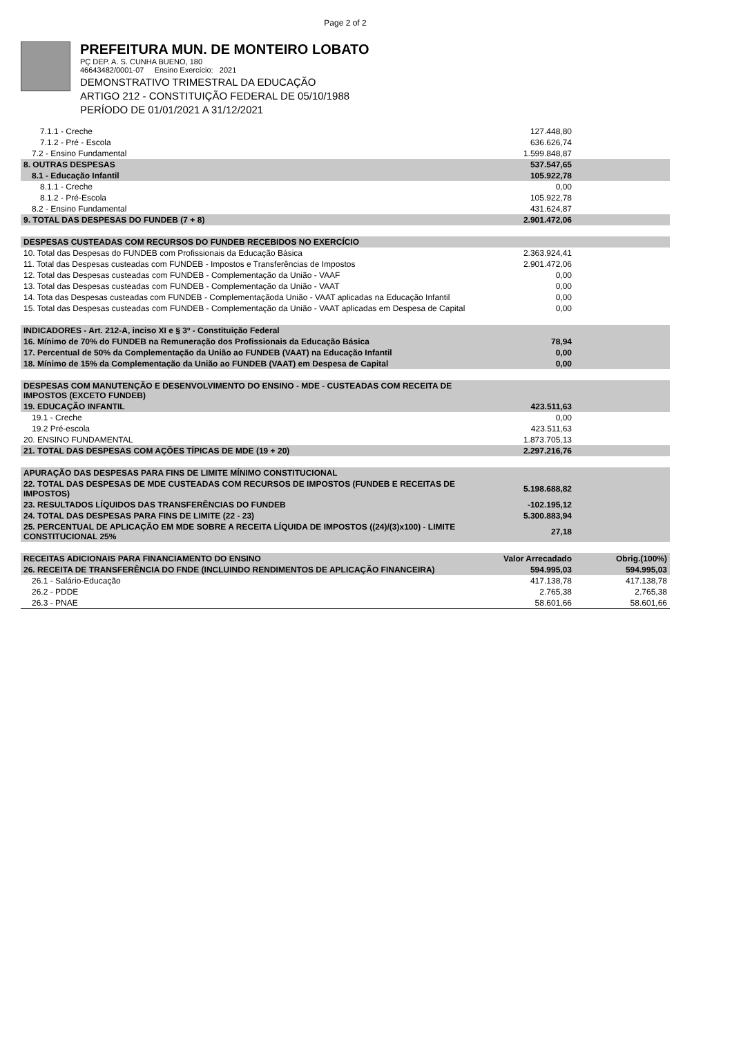Page 2 of 2
PREFEITURA MUN. DE MONTEIRO LOBATO
PÇ DEP. A. S. CUNHA BUENO, 180
46643482/0001-07 Ensino Exercício: 2021
DEMONSTRATIVO TRIMESTRAL DA EDUCAÇÃO
ARTIGO 212 - CONSTITUIÇÃO FEDERAL DE 05/10/1988
PERÍODO DE 01/01/2021 A 31/12/2021
| 7.1.1 - Creche | 127.448,80 | |
| 7.1.2 - Pré - Escola | 636.626,74 | |
| 7.2 - Ensino Fundamental | 1.599.848,87 | |
| 8. OUTRAS DESPESAS | 537.547,65 | |
| 8.1 - Educação Infantil | 105.922,78 | |
| 8.1.1 - Creche | 0,00 | |
| 8.1.2 - Pré-Escola | 105.922,78 | |
| 8.2 - Ensino Fundamental | 431.624,87 | |
| 9. TOTAL DAS DESPESAS DO FUNDEB (7 + 8) | 2.901.472,06 | |
| DESPESAS CUSTEADAS COM RECURSOS DO FUNDEB RECEBIDOS NO EXERCÍCIO | | |
| 10. Total das Despesas do FUNDEB com Profissionais da Educação Básica | 2.363.924,41 | |
| 11. Total das Despesas custeadas com FUNDEB - Impostos e Transferências de Impostos | 2.901.472,06 | |
| 12. Total das Despesas custeadas com FUNDEB - Complementação da União - VAAF | 0,00 | |
| 13. Total das Despesas custeadas com FUNDEB - Complementação da União - VAAT | 0,00 | |
| 14. Tota das Despesas custeadas com FUNDEB - Complementaçãoda União - VAAT aplicadas na Educação Infantil | 0,00 | |
| 15. Total das Despesas custeadas com FUNDEB - Complementação da União - VAAT aplicadas em Despesa de Capital | 0,00 | |
| INDICADORES - Art. 212-A, inciso XI e § 3º - Constituição Federal | | |
| 16. Mínimo de 70% do FUNDEB na Remuneração dos Profissionais da Educação Básica | 78,94 | |
| 17. Percentual de 50% da Complementação da União ao FUNDEB (VAAT) na Educação Infantil | 0,00 | |
| 18. Mínimo de 15% da Complementação da União ao FUNDEB (VAAT) em Despesa de Capital | 0,00 | |
| DESPESAS COM MANUTENÇÃO E DESENVOLVIMENTO DO ENSINO - MDE - CUSTEADAS COM RECEITA DE IMPOSTOS (EXCETO FUNDEB) | | |
| 19. EDUCAÇÃO INFANTIL | 423.511,63 | |
| 19.1 - Creche | 0,00 | |
| 19.2 Pré-escola | 423.511,63 | |
| 20. ENSINO FUNDAMENTAL | 1.873.705,13 | |
| 21. TOTAL DAS DESPESAS COM AÇÕES TÍPICAS DE MDE (19 + 20) | 2.297.216,76 | |
| APURAÇÃO DAS DESPESAS PARA FINS DE LIMITE MÍNIMO CONSTITUCIONAL | | |
| 22. TOTAL DAS DESPESAS DE MDE CUSTEADAS COM RECURSOS DE IMPOSTOS (FUNDEB E RECEITAS DE IMPOSTOS) | 5.198.688,82 | |
| 23. RESULTADOS LÍQUIDOS DAS TRANSFERÊNCIAS DO FUNDEB | -102.195,12 | |
| 24. TOTAL DAS DESPESAS PARA FINS DE LIMITE (22 - 23) | 5.300.883,94 | |
| 25. PERCENTUAL DE APLICAÇÃO EM MDE SOBRE A RECEITA LÍQUIDA DE IMPOSTOS ((24)/(3)x100) - LIMITE CONSTITUCIONAL 25% | 27,18 | |
| RECEITAS ADICIONAIS PARA FINANCIAMENTO DO ENSINO | Valor Arrecadado | Obrig.(100%) |
| 26. RECEITA DE TRANSFERÊNCIA DO FNDE (INCLUINDO RENDIMENTOS DE APLICAÇÃO FINANCEIRA) | 594.995,03 | 594.995,03 |
| 26.1 - Salário-Educação | 417.138,78 | 417.138,78 |
| 26.2 - PDDE | 2.765,38 | 2.765,38 |
| 26.3 - PNAE | 58.601,66 | 58.601,66 |